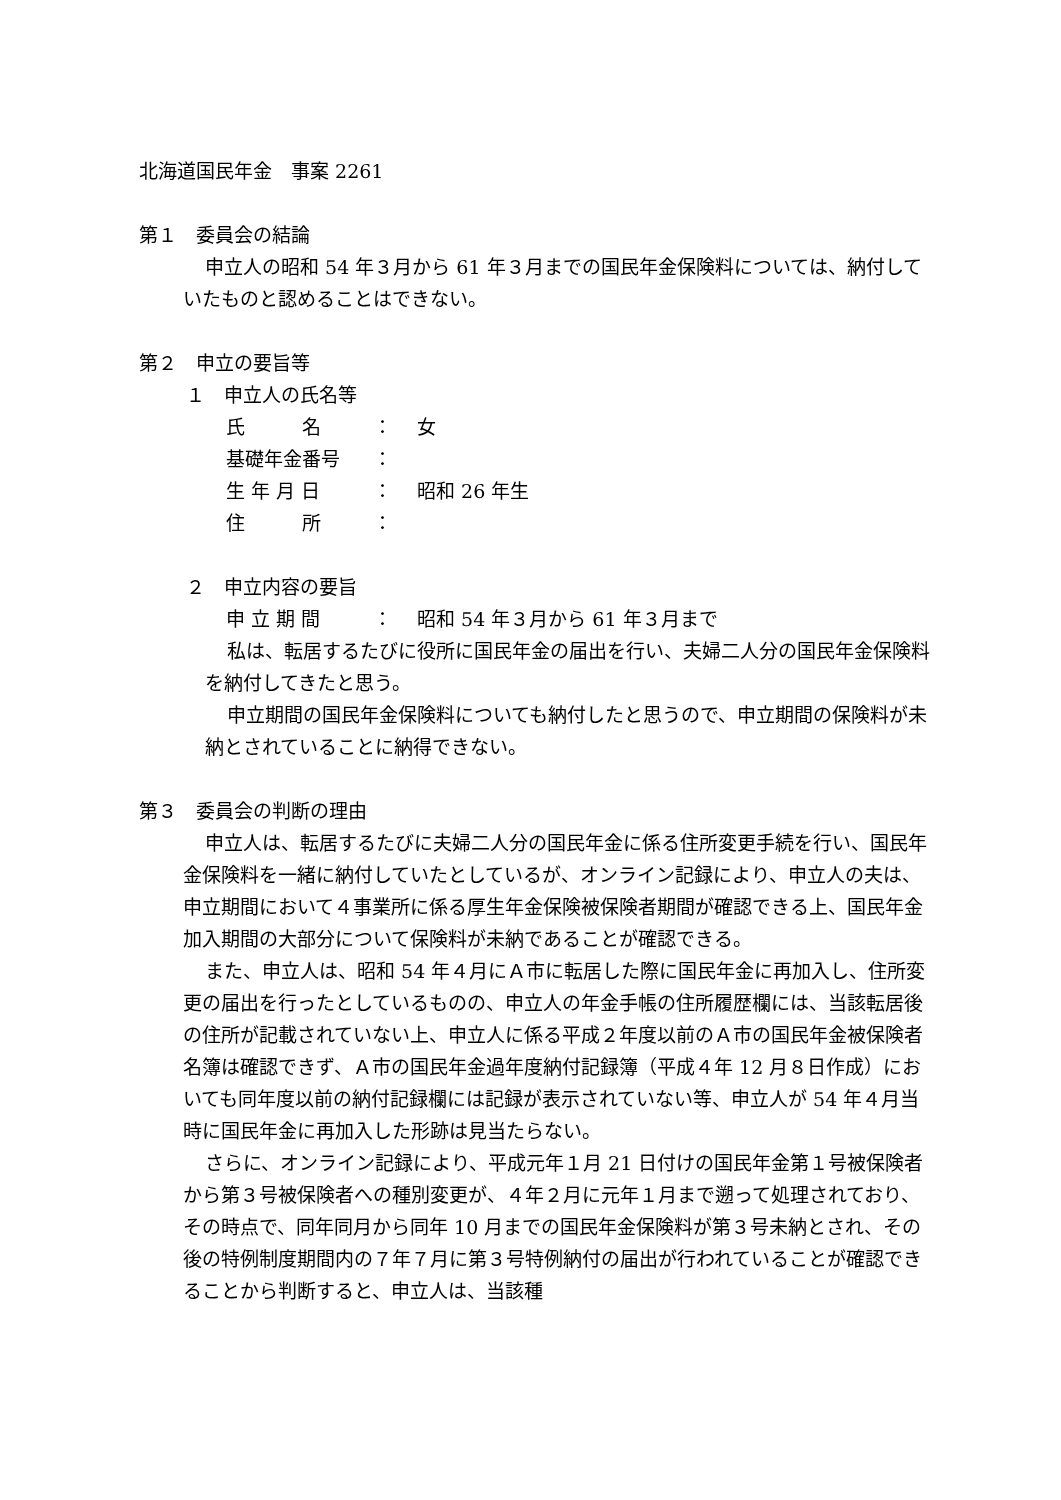北海道国民年金　事案 2261
第１　委員会の結論
申立人の昭和 54 年３月から 61 年３月までの国民年金保険料については、納付していたものと認めることはできない。
第２　申立の要旨等
１　申立人の氏名等
氏　　　名 ： 女
基礎年金番号 ：
生 年 月 日 ： 昭和 26 年生
住　　　所 ：
２　申立内容の要旨
申 立 期 間 ： 昭和 54 年３月から 61 年３月まで
私は、転居するたびに役所に国民年金の届出を行い、夫婦二人分の国民年金保険料を納付してきたと思う。
申立期間の国民年金保険料についても納付したと思うので、申立期間の保険料が未納とされていることに納得できない。
第３　委員会の判断の理由
申立人は、転居するたびに夫婦二人分の国民年金に係る住所変更手続を行い、国民年金保険料を一緒に納付していたとしているが、オンライン記録により、申立人の夫は、申立期間において４事業所に係る厚生年金保険被保険者期間が確認できる上、国民年金加入期間の大部分について保険料が未納であることが確認できる。
また、申立人は、昭和 54 年４月にＡ市に転居した際に国民年金に再加入し、住所変更の届出を行ったとしているものの、申立人の年金手帳の住所履歴欄には、当該転居後の住所が記載されていない上、申立人に係る平成２年度以前のＡ市の国民年金被保険者名簿は確認できず、Ａ市の国民年金過年度納付記録簿（平成４年 12 月８日作成）においても同年度以前の納付記録欄には記録が表示されていない等、申立人が 54 年４月当時に国民年金に再加入した形跡は見当たらない。
さらに、オンライン記録により、平成元年１月 21 日付けの国民年金第１号被保険者から第３号被保険者への種別変更が、４年２月に元年１月まで遡って処理されており、その時点で、同年同月から同年 10 月までの国民年金保険料が第３号未納とされ、その後の特例制度期間内の７年７月に第３号特例納付の届出が行われていることが確認できることから判断すると、申立人は、当該種